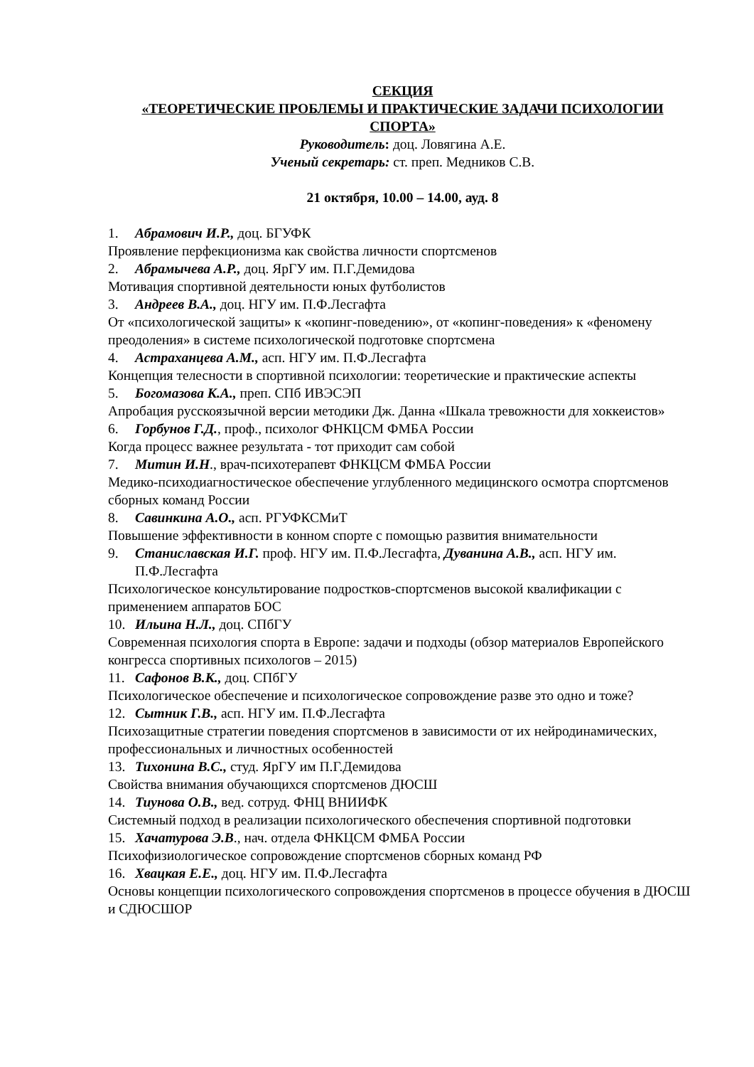СЕКЦИЯ
«ТЕОРЕТИЧЕСКИЕ ПРОБЛЕМЫ И ПРАКТИЧЕСКИЕ ЗАДАЧИ ПСИХОЛОГИИ СПОРТА»
Руководитель: доц. Ловягина А.Е.
Ученый секретарь: ст. преп. Медников С.В.
21 октября, 10.00 – 14.00, ауд. 8
1. Абрамович И.Р., доц. БГУФК
Проявление перфекционизма как свойства личности спортсменов
2. Абрамычева А.Р., доц. ЯрГУ им. П.Г.Демидова
Мотивация спортивной деятельности юных футболистов
3. Андреев В.А., доц. НГУ им. П.Ф.Лесгафта
От «психологической защиты» к «копинг-поведению», от «копинг-поведения» к «феномену преодоления» в системе психологической подготовке спортсмена
4. Астраханцева А.М., асп. НГУ им. П.Ф.Лесгафта
Концепция телесности в спортивной психологии: теоретические и практические аспекты
5. Богомазова К.А., преп. СПб ИВЭСЭП
Апробация русскоязычной версии методики Дж. Данна «Шкала тревожности для хоккеистов»
6. Горбунов Г.Д., проф., психолог ФНКЦСМ ФМБА России
Когда процесс важнее результата - тот приходит сам собой
7. Митин И.Н., врач-психотерапевт ФНКЦСМ ФМБА России
Медико-психодиагностическое обеспечение углубленного медицинского осмотра спортсменов сборных команд России
8. Савинкина А.О., асп. РГУФКСМиТ
Повышение эффективности в конном спорте с помощью развития внимательности
9. Станиславская И.Г. проф. НГУ им. П.Ф.Лесгафта, Дуванина А.В., асп. НГУ им.
П.Ф.Лесгафта
Психологическое консультирование подростков-спортсменов высокой квалификации с применением аппаратов БОС
10. Ильина Н.Л., доц. СПбГУ
Современная психология спорта в Европе: задачи и подходы (обзор материалов Европейского конгресса спортивных психологов – 2015)
11. Сафонов В.К., доц. СПбГУ
Психологическое обеспечение и психологическое сопровождение разве это одно и тоже?
12. Сытник Г.В., асп. НГУ им. П.Ф.Лесгафта
Психозащитные стратегии поведения спортсменов в зависимости от их нейродинамических, профессиональных и личностных особенностей
13. Тихонина В.С., студ. ЯрГУ им П.Г.Демидова
Свойства внимания обучающихся спортсменов ДЮСШ
14. Тиунова О.В., вед. сотруд. ФНЦ ВНИИФК
Системный подход в реализации психологического обеспечения спортивной подготовки
15. Хачатурова Э.В., нач. отдела ФНКЦСМ ФМБА России
Психофизиологическое сопровождение спортсменов сборных команд РФ
16. Хвацкая Е.Е., доц. НГУ им. П.Ф.Лесгафта
Основы концепции психологического сопровождения спортсменов в процессе обучения в ДЮСШ и СДЮСШОР